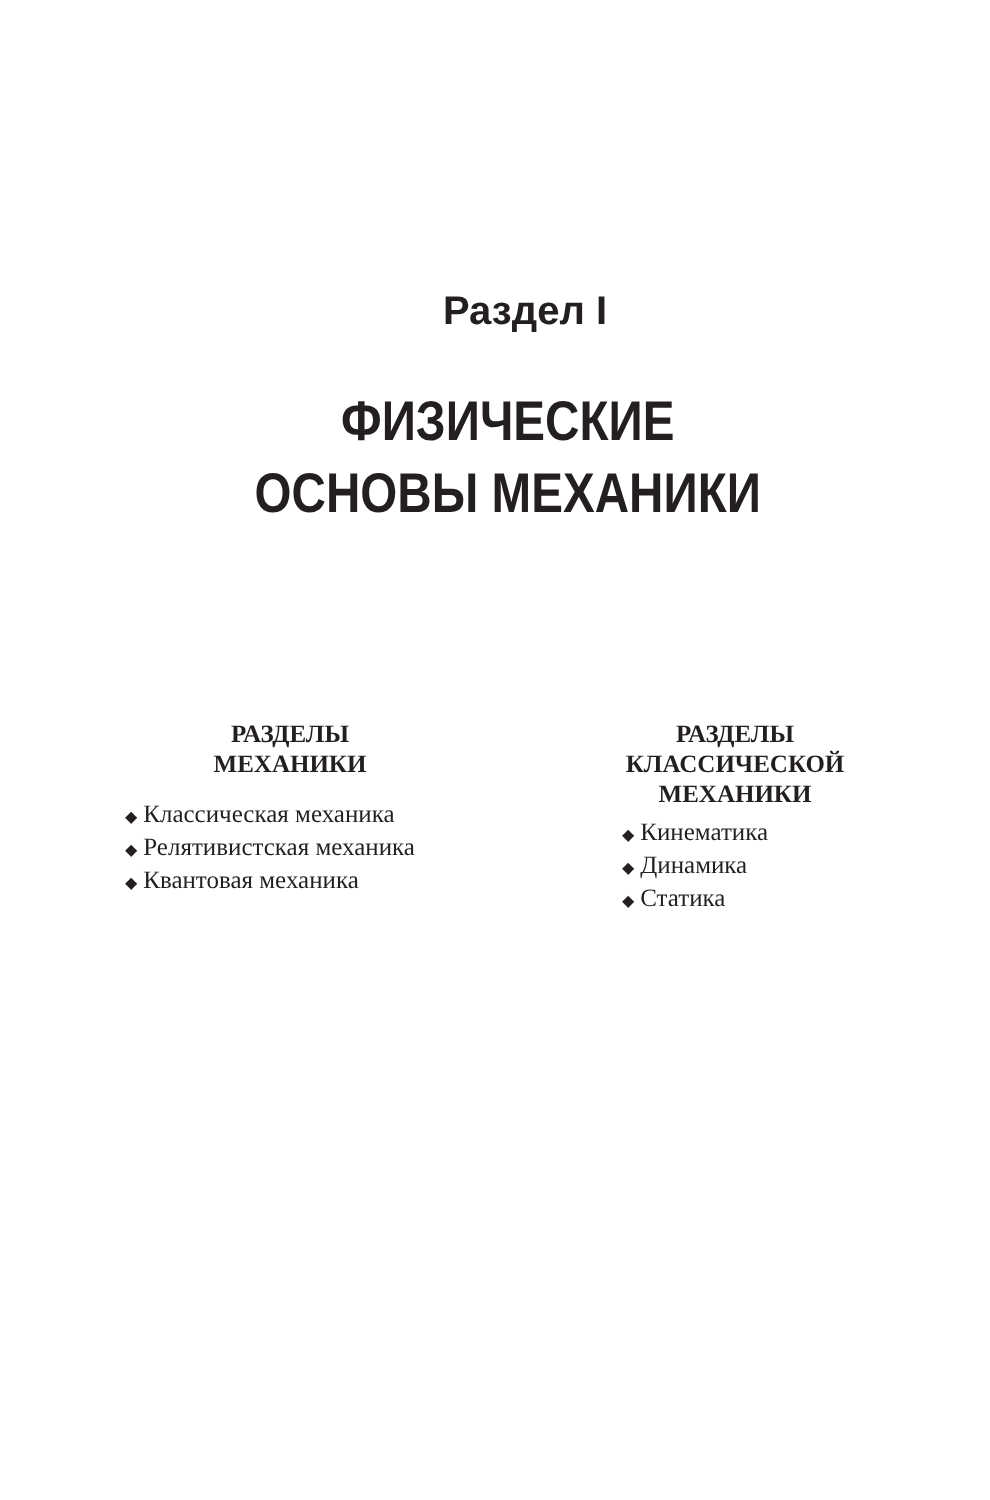Раздел I
ФИЗИЧЕСКИЕ
ОСНОВЫ МЕХАНИКИ
РАЗДЕЛЫ
МЕХАНИКИ
◆ Классическая механика
◆ Релятивистская механика
◆ Квантовая механика
РАЗДЕЛЫ
КЛАССИЧЕСКОЙ
МЕХАНИКИ
◆ Кинематика
◆ Динамика
◆ Статика